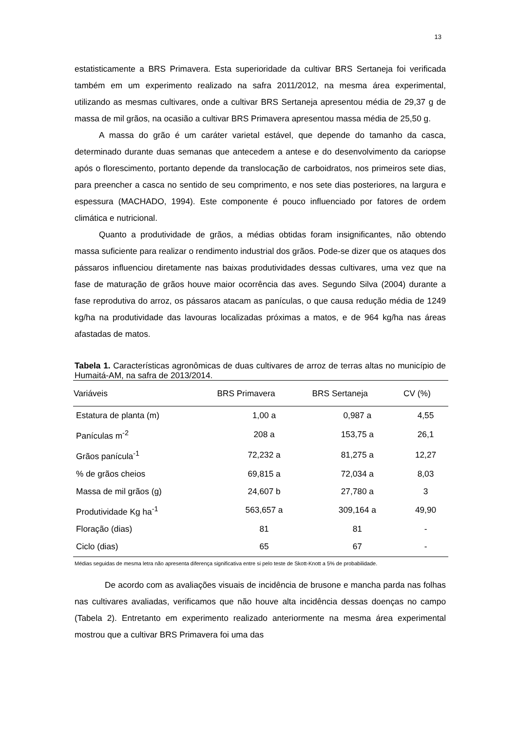13
estatisticamente a BRS Primavera. Esta superioridade da cultivar BRS Sertaneja foi verificada também em um experimento realizado na safra 2011/2012, na mesma área experimental, utilizando as mesmas cultivares, onde a cultivar BRS Sertaneja apresentou média de 29,37 g de massa de mil grãos, na ocasião a cultivar BRS Primavera apresentou massa média de 25,50 g.
A massa do grão é um caráter varietal estável, que depende do tamanho da casca, determinado durante duas semanas que antecedem a antese e do desenvolvimento da cariopse após o florescimento, portanto depende da translocação de carboidratos, nos primeiros sete dias, para preencher a casca no sentido de seu comprimento, e nos sete dias posteriores, na largura e espessura (MACHADO, 1994). Este componente é pouco influenciado por fatores de ordem climática e nutricional.
Quanto a produtividade de grãos, a médias obtidas foram insignificantes, não obtendo massa suficiente para realizar o rendimento industrial dos grãos. Pode-se dizer que os ataques dos pássaros influenciou diretamente nas baixas produtividades dessas cultivares, uma vez que na fase de maturação de grãos houve maior ocorrência das aves. Segundo Silva (2004) durante a fase reprodutiva do arroz, os pássaros atacam as panículas, o que causa redução média de 1249 kg/ha na produtividade das lavouras localizadas próximas a matos, e de 964 kg/ha nas áreas afastadas de matos.
Tabela 1. Características agronômicas de duas cultivares de arroz de terras altas no município de Humaitá-AM, na safra de 2013/2014.
| Variáveis | BRS Primavera | BRS Sertaneja | CV (%) |
| --- | --- | --- | --- |
| Estatura de planta (m) | 1,00 a | 0,987 a | 4,55 |
| Panículas m<sup>-2</sup> | 208 a | 153,75 a | 26,1 |
| Grãos panícula<sup>-1</sup> | 72,232 a | 81,275 a | 12,27 |
| % de grãos cheios | 69,815 a | 72,034 a | 8,03 |
| Massa de mil grãos (g) | 24,607 b | 27,780 a | 3 |
| Produtividade Kg ha<sup>-1</sup> | 563,657 a | 309,164 a | 49,90 |
| Floração (dias) | 81 | 81 | - |
| Ciclo (dias) | 65 | 67 | - |
Médias seguidas de mesma letra não apresenta diferença significativa entre si pelo teste de Skott-Knott a 5% de probabilidade.
De acordo com as avaliações visuais de incidência de brusone e mancha parda nas folhas nas cultivares avaliadas, verificamos que não houve alta incidência dessas doenças no campo (Tabela 2). Entretanto em experimento realizado anteriormente na mesma área experimental mostrou que a cultivar BRS Primavera foi uma das